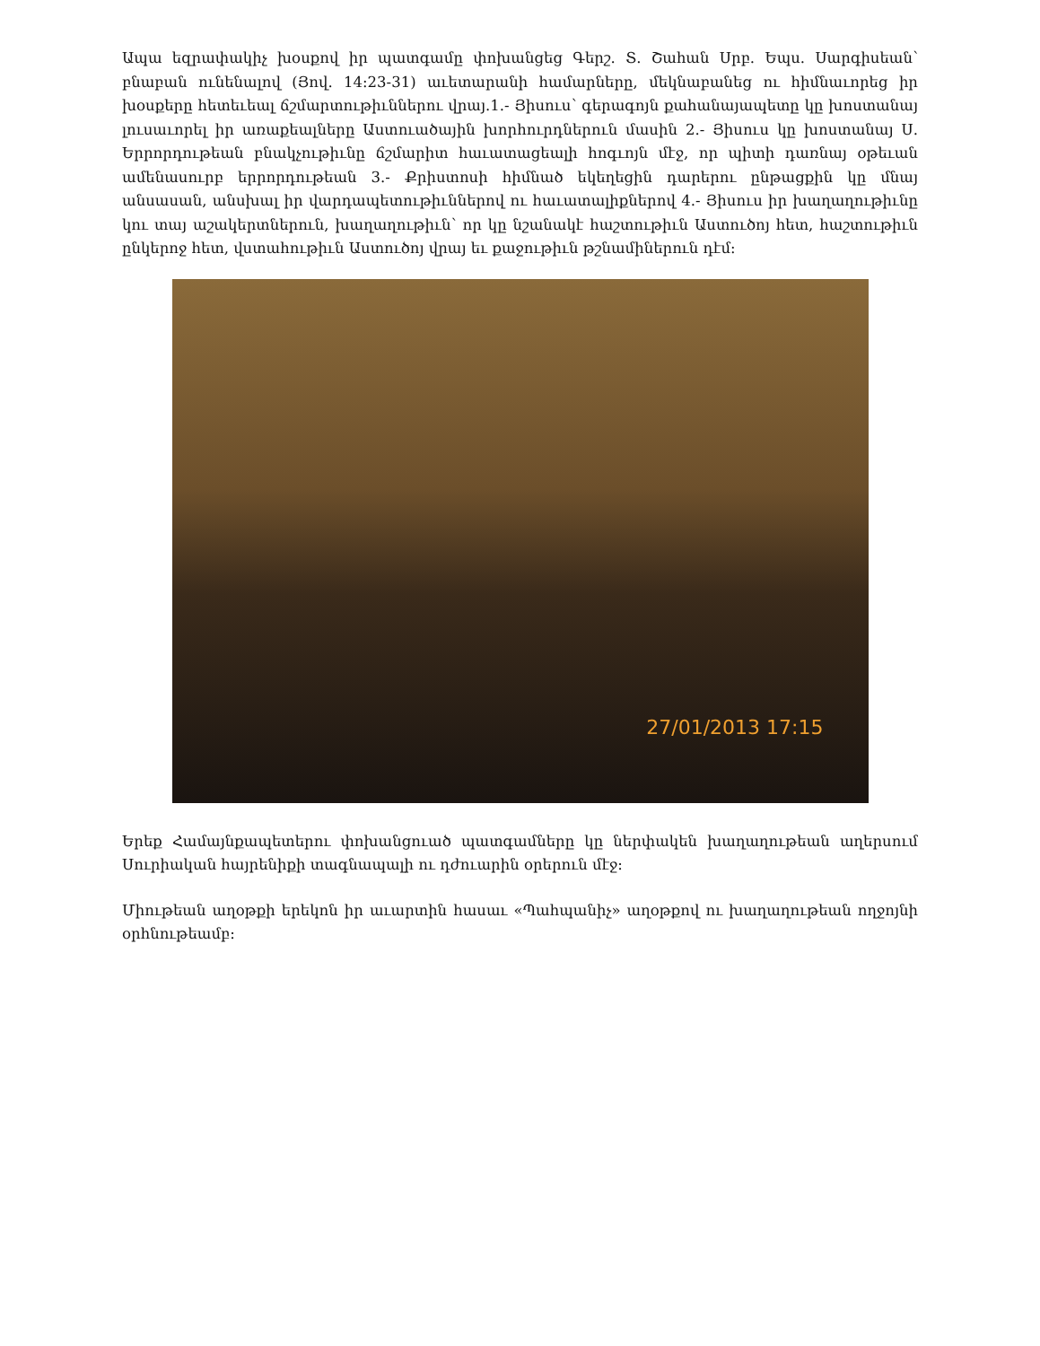Ապա եզրափակիչ խօսքով իր պատգամը փոխանցեց Գերշ. Տ. Շահան Սրբ. Եպս. Սարգիսեան՝ բնաբան ունենալով (Յով. 14:23-31) աւետարանի համարները, մեկնաբանեց ու հիմնաւորեց իր խօսքերը հետեւեալ ճշմարտութիւններու վրայ.1.- Յիսուս՝ գերագոյն քահանայապետը կը խոստանայ լուսաւորել իր առաքեալները Աստուածային խորհուրդներուն մասին 2.- Յիսուս կը խոստանայ Ս. Երրորդութեան բնակչութիւնը ճշմարիտ հաւատացեալի հոգւոյն մէջ, որ պիտի դառնայ օթեւան ամենասուրբ երրորդութեան 3.- Քրիստոսի հիմնած եկեղեցին դարերու ընթացքին կը մնայ անսասան, անսխալ իր վարդապետութիւններով ու հաւատալիքներով 4.- Յիսուս իր խաղաղութիւնը կու տայ աշակերտներուն, խաղաղութիւն՝ որ կը նշանակէ հաշտութիւն Աստուծոյ հետ, հաշտութիւն ընկերոջ հետ, վստահութիւն Աստուծոյ վրայ եւ քաջութիւն թշնամիներուն դէմ:
27/01/2013 17:15
Երեք Համայնքապետերու փոխանցուած պատգամները կը ներփակեն խաղաղութեան աղերսում Սուրիական հայրենիքի տագնապալի ու դժուարին օրերուն մէջ:
Միութեան աղօթքի երեկոն իր աւարտին հասաւ «Պահպանիչ» աղօթքով ու խաղաղութեան ողջոյնի օրհնութեամբ: